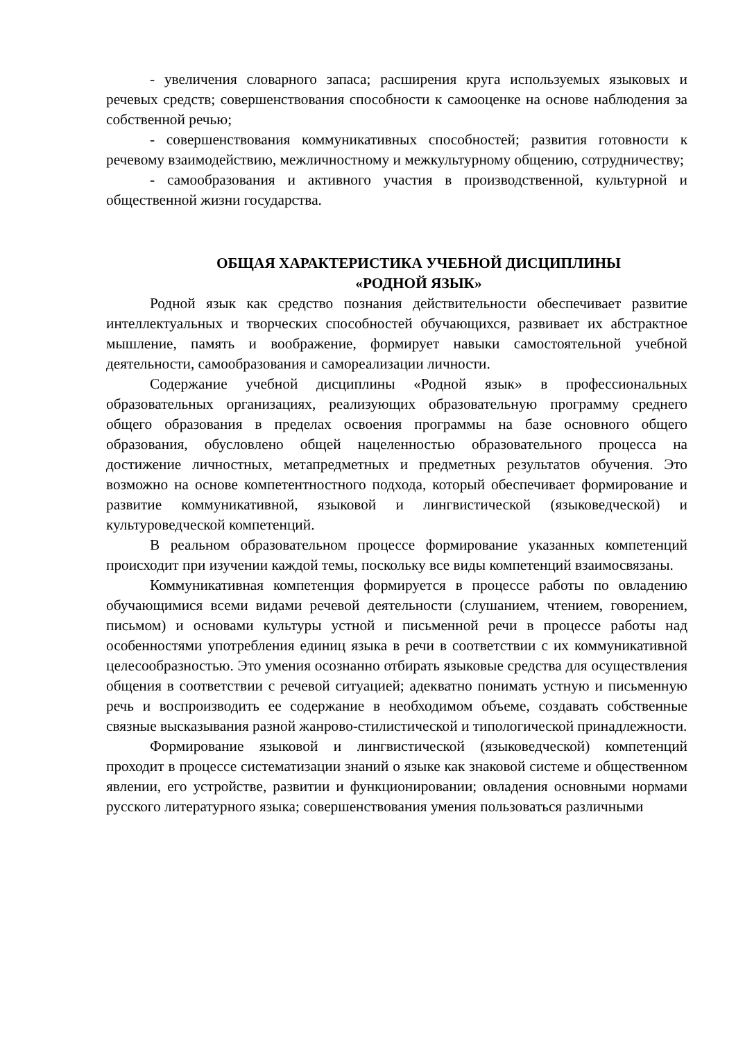- увеличения словарного запаса; расширения круга используемых языковых и речевых средств; совершенствования способности к самооценке на основе наблюдения за собственной речью;
- совершенствования коммуникативных способностей; развития готовности к речевому взаимодействию, межличностному и межкультурному общению, сотрудничеству;
- самообразования и активного участия в производственной, культурной и общественной жизни государства.
ОБЩАЯ ХАРАКТЕРИСТИКА УЧЕБНОЙ ДИСЦИПЛИНЫ
«РОДНОЙ ЯЗЫК»
Родной язык как средство познания действительности обеспечивает развитие интеллектуальных и творческих способностей обучающихся, развивает их абстрактное мышление, память и воображение, формирует навыки самостоятельной учебной деятельности, самообразования и самореализации личности.
Содержание учебной дисциплины «Родной язык» в профессиональных образовательных организациях, реализующих образовательную программу среднего общего образования в пределах освоения программы на базе основного общего образования, обусловлено общей нацеленностью образовательного процесса на достижение личностных, метапредметных и предметных результатов обучения. Это возможно на основе компетентностного подхода, который обеспечивает формирование и развитие коммуникативной, языковой и лингвистической (языковедческой) и культуроведческой компетенций.
В реальном образовательном процессе формирование указанных компетенций происходит при изучении каждой темы, поскольку все виды компетенций взаимосвязаны.
Коммуникативная компетенция формируется в процессе работы по овладению обучающимися всеми видами речевой деятельности (слушанием, чтением, говорением, письмом) и основами культуры устной и письменной речи в процессе работы над особенностями употребления единиц языка в речи в соответствии с их коммуникативной целесообразностью. Это умения осознанно отбирать языковые средства для осуществления общения в соответствии с речевой ситуацией; адекватно понимать устную и письменную речь и воспроизводить ее содержание в необходимом объеме, создавать собственные связные высказывания разной жанрово-стилистической и типологической принадлежности.
Формирование языковой и лингвистической (языковедческой) компетенций проходит в процессе систематизации знаний о языке как знаковой системе и общественном явлении, его устройстве, развитии и функционировании; овладения основными нормами русского литературного языка; совершенствования умения пользоваться различными